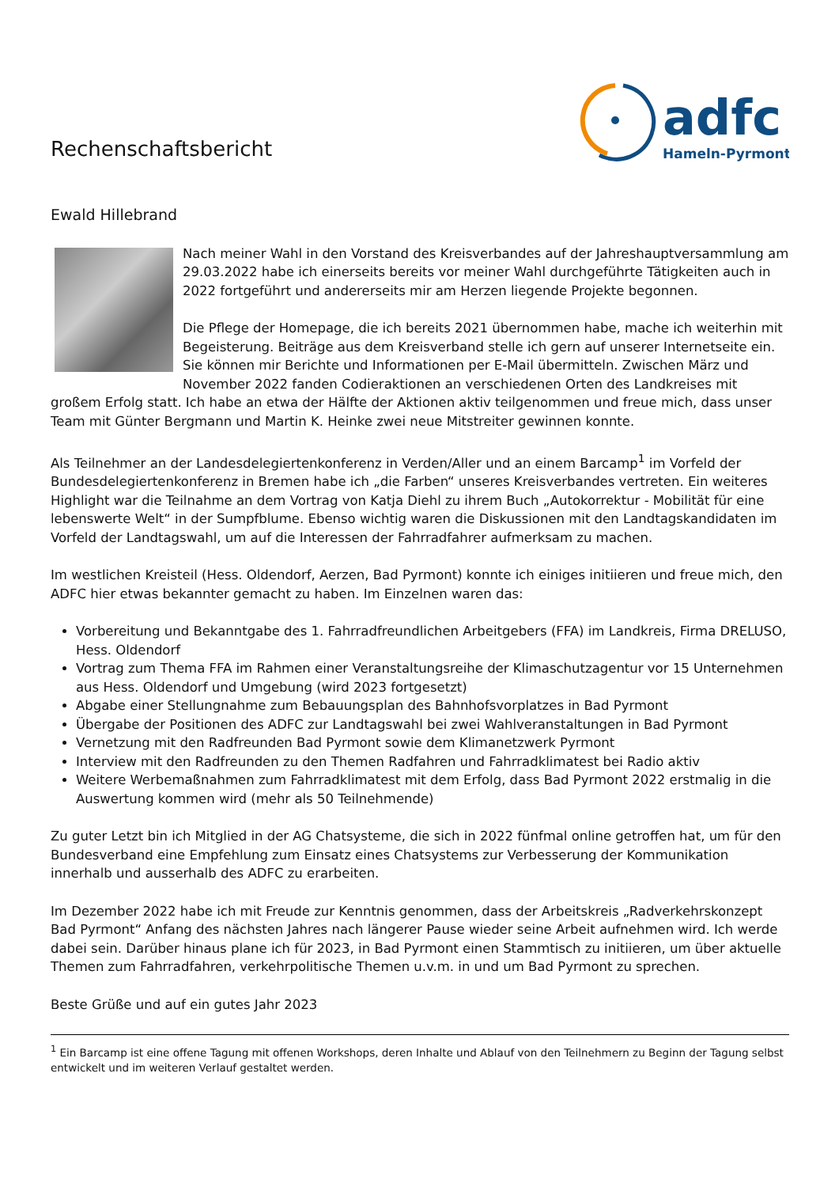Rechenschaftsbericht
adfc
Hameln-Pyrmont
Ewald Hillebrand
Nach meiner Wahl in den Vorstand des Kreisverbandes auf der Jahreshauptversammlung am 29.03.2022 habe ich einerseits bereits vor meiner Wahl durchgeführte Tätigkeiten auch in 2022 fortgeführt und andererseits mir am Herzen liegende Projekte begonnen.
Die Pflege der Homepage, die ich bereits 2021 übernommen habe, mache ich weiterhin mit Begeisterung. Beiträge aus dem Kreisverband stelle ich gern auf unserer Internetseite ein. Sie können mir Berichte und Informationen per E-Mail übermitteln. Zwischen März und November 2022 fanden Codieraktionen an verschiedenen Orten des Landkreises mit großem Erfolg statt. Ich habe an etwa der Hälfte der Aktionen aktiv teilgenommen und freue mich, dass unser Team mit Günter Bergmann und Martin K. Heinke zwei neue Mitstreiter gewinnen konnte.
Als Teilnehmer an der Landesdelegiertenkonferenz in Verden/Aller und an einem Barcamp<sup>1</sup> im Vorfeld der Bundesdelegiertenkonferenz in Bremen habe ich „die Farben“ unseres Kreisverbandes vertreten. Ein weiteres Highlight war die Teilnahme an dem Vortrag von Katja Diehl zu ihrem Buch „Autokorrektur - Mobilität für eine lebenswerte Welt“ in der Sumpfblume. Ebenso wichtig waren die Diskussionen mit den Landtagskandidaten im Vorfeld der Landtagswahl, um auf die Interessen der Fahrradfahrer aufmerksam zu machen.
Im westlichen Kreisteil (Hess. Oldendorf, Aerzen, Bad Pyrmont) konnte ich einiges initiieren und freue mich, den ADFC hier etwas bekannter gemacht zu haben. Im Einzelnen waren das:
Vorbereitung und Bekanntgabe des 1. Fahrradfreundlichen Arbeitgebers (FFA) im Landkreis, Firma DRELUSO, Hess. Oldendorf
Vortrag zum Thema FFA im Rahmen einer Veranstaltungsreihe der Klimaschutzagentur vor 15 Unternehmen aus Hess. Oldendorf und Umgebung (wird 2023 fortgesetzt)
Abgabe einer Stellungnahme zum Bebauungsplan des Bahnhofsvorplatzes in Bad Pyrmont
Übergabe der Positionen des ADFC zur Landtagswahl bei zwei Wahlveranstaltungen in Bad Pyrmont
Vernetzung mit den Radfreunden Bad Pyrmont sowie dem Klimanetzwerk Pyrmont
Interview mit den Radfreunden zu den Themen Radfahren und Fahrradklimatest bei Radio aktiv
Weitere Werbemaßnahmen zum Fahrradklimatest mit dem Erfolg, dass Bad Pyrmont 2022 erstmalig in die Auswertung kommen wird (mehr als 50 Teilnehmende)
Zu guter Letzt bin ich Mitglied in der AG Chatsysteme, die sich in 2022 fünfmal online getroffen hat, um für den Bundesverband eine Empfehlung zum Einsatz eines Chatsystems zur Verbesserung der Kommunikation innerhalb und ausserhalb des ADFC zu erarbeiten.
Im Dezember 2022 habe ich mit Freude zur Kenntnis genommen, dass der Arbeitskreis „Radverkehrskonzept Bad Pyrmont“ Anfang des nächsten Jahres nach längerer Pause wieder seine Arbeit aufnehmen wird. Ich werde dabei sein. Darüber hinaus plane ich für 2023, in Bad Pyrmont einen Stammtisch zu initiieren, um über aktuelle Themen zum Fahrradfahren, verkehrpolitische Themen u.v.m. in und um Bad Pyrmont zu sprechen.
Beste Grüße und auf ein gutes Jahr 2023
<sup>1</sup> Ein Barcamp ist eine offene Tagung mit offenen Workshops, deren Inhalte und Ablauf von den Teilnehmern zu Beginn der Tagung selbst entwickelt und im weiteren Verlauf gestaltet werden.